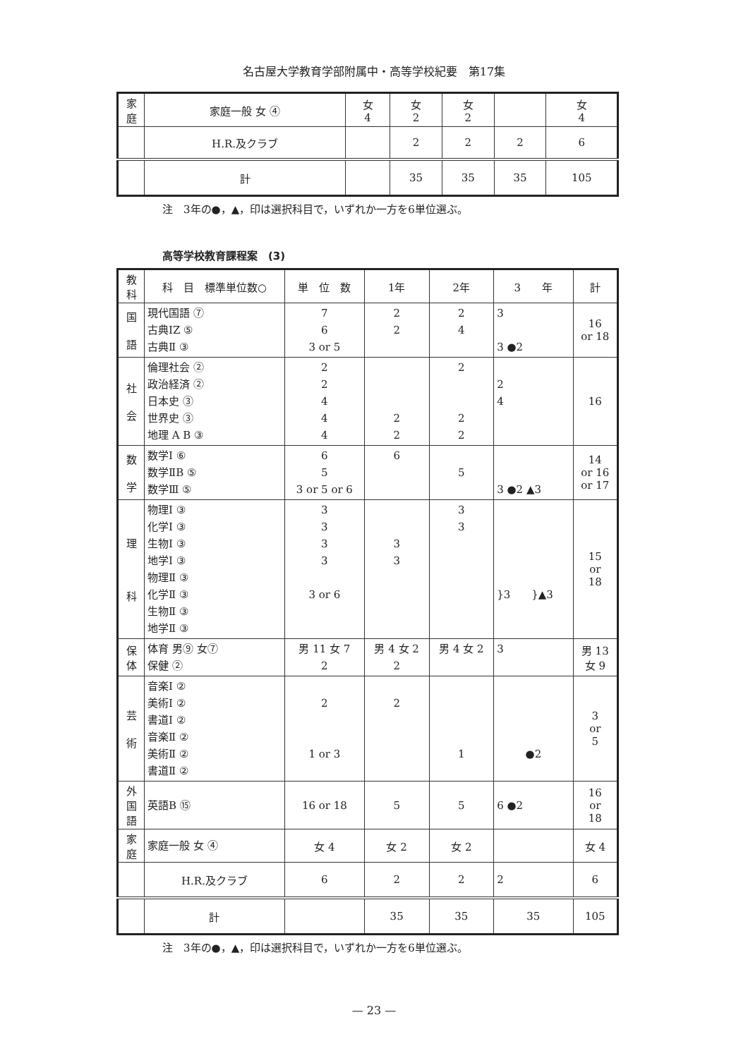名古屋大学教育学部附属中・高等学校紀要　第17集
| 家 庭 | 家庭一般 女 ④ | 女 4 | 女 2 | 女 2 | | 女 4 |
| | H.R.及クラブ | | 2 | 2 | 2 | 6 |
| | 計 | | 35 | 35 | 35 | 105 |
注　3年の●，▲，印は選択科目で，いずれか一方を6単位選ぶ。
高等学校教育課程案　(3)
| 教 科 | 科 目 標準単位数○ | 単 位 数 | 1年 | 2年 | 3 年 | 計 |
| --- | --- | --- | --- | --- | --- | --- |
| 国 語 | 現代国語 ⑦ 古典ⅠZ ⑤ 古典Ⅱ ③ | 7 6 3 or 5 | 2 2 | 2 4 | 3 3 ●2 | 16 or 18 |
| 社 会 | 倫理社会 ② 政治経済 ② 日本史 ③ 世界史 ③ 地理 A B ③ | 2 2 4 4 4 | 2 2 | 2 2 2 | 2 4 | 16 |
| 数 学 | 数学Ⅰ ⑥ 数学ⅡB ⑤ 数学Ⅲ ⑤ | 6 5 3 or 5 or 6 | 6 | 5 | 3 ●2 ▲3 | 14 or 16 or 17 |
| 理 科 | 物理Ⅰ ③ 化学Ⅰ ③ 生物Ⅰ ③ 地学Ⅰ ③ 物理Ⅱ ③ 化学Ⅱ ③ 生物Ⅱ ③ 地学Ⅱ ③ | 3 3 3 3 3 or 6 | 3 3 | 3 3 | }3 }▲3 | 15 or 18 |
| 保 体 | 体育 男⑨ 女⑦ 保健 ② | 男 11 女 7 2 | 男 4 女 2 2 | 男 4 女 2 | 3 | 男 13 女 9 |
| 芸 術 | 音楽Ⅰ ② 美術Ⅰ ② 書道Ⅰ ② 音楽Ⅱ ② 美術Ⅱ ② 書道Ⅱ ② | 2 1 or 3 | 2 | 1 | ●2 | 3 or 5 |
| 外 国 語 | 英語B ⑮ | 16 or 18 | 5 | 5 | 6 ●2 | 16 or 18 |
| 家 庭 | 家庭一般 女 ④ | 女 4 | 女 2 | 女 2 | | 女 4 |
| | H.R.及クラブ | 6 | 2 | 2 | 2 | 6 |
| | 計 | | 35 | 35 | 35 | 105 |
注　3年の●，▲，印は選択科目で，いずれか一方を6単位選ぶ。
— 23 —